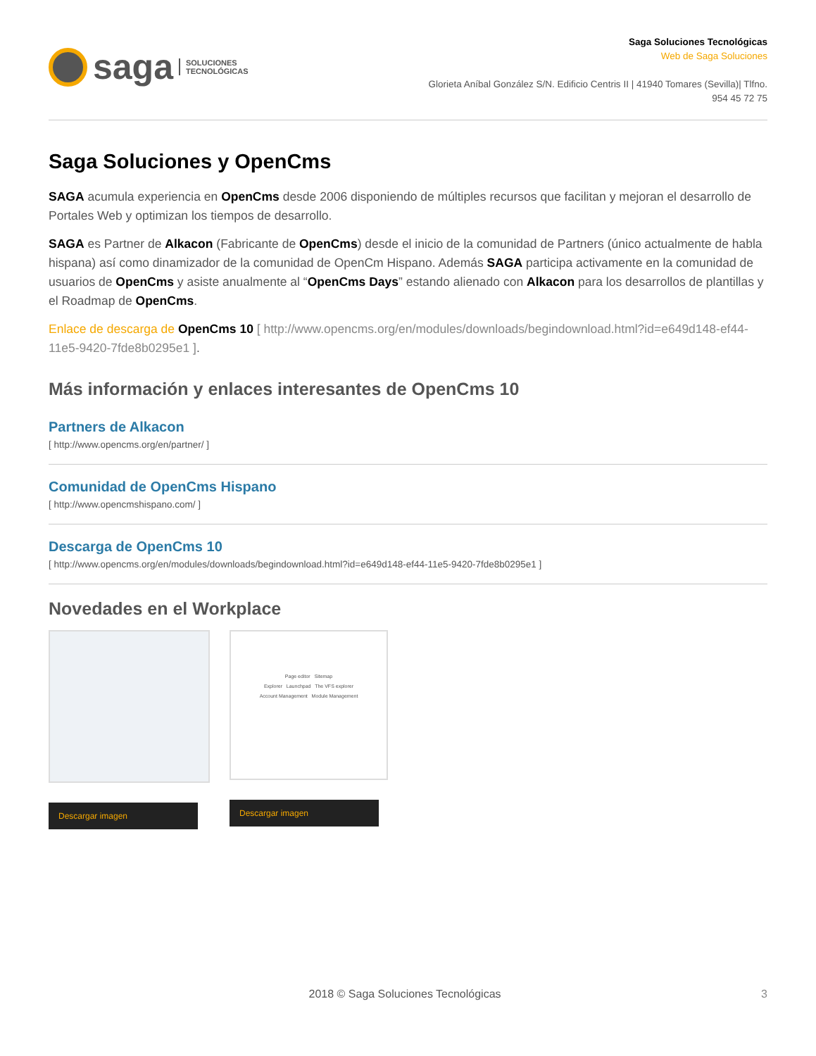saga SOLUCIONES
TECNOLÓGICAS
Saga Soluciones Tecnológicas
Web de Saga Soluciones
Glorieta Aníbal González S/N. Edificio Centris II | 41940 Tomares (Sevilla)| Tlfno.
954 45 72 75
Saga Soluciones y OpenCms
SAGA acumula experiencia en OpenCms desde 2006 disponiendo de múltiples recursos que facilitan y mejoran el desarrollo de Portales Web y optimizan los tiempos de desarrollo.
SAGA es Partner de Alkacon (Fabricante de OpenCms) desde el inicio de la comunidad de Partners (único actualmente de habla hispana) así como dinamizador de la comunidad de OpenCm Hispano. Además SAGA participa activamente en la comunidad de usuarios de OpenCms y asiste anualmente al “OpenCms Days” estando alienado con Alkacon para los desarrollos de plantillas y el Roadmap de OpenCms.
Enlace de descarga de OpenCms 10 [ http://www.opencms.org/en/modules/downloads/begindownload.html?id=e649d148-ef44-11e5-9420-7fde8b0295e1 ].
Más información y enlaces interesantes de OpenCms 10
Partners de Alkacon
[ http://www.opencms.org/en/partner/ ]
Comunidad de OpenCms Hispano
[ http://www.opencmshispano.com/ ]
Descarga de OpenCms 10
[ http://www.opencms.org/en/modules/downloads/begindownload.html?id=e649d148-ef44-11e5-9420-7fde8b0295e1 ]
Novedades en el Workplace
Descargar imagen
Page editor Sitemap
Explorer Launchpad The VFS explorer
Account Management Module Management
Descargar imagen
2018 © Saga Soluciones Tecnológicas 3